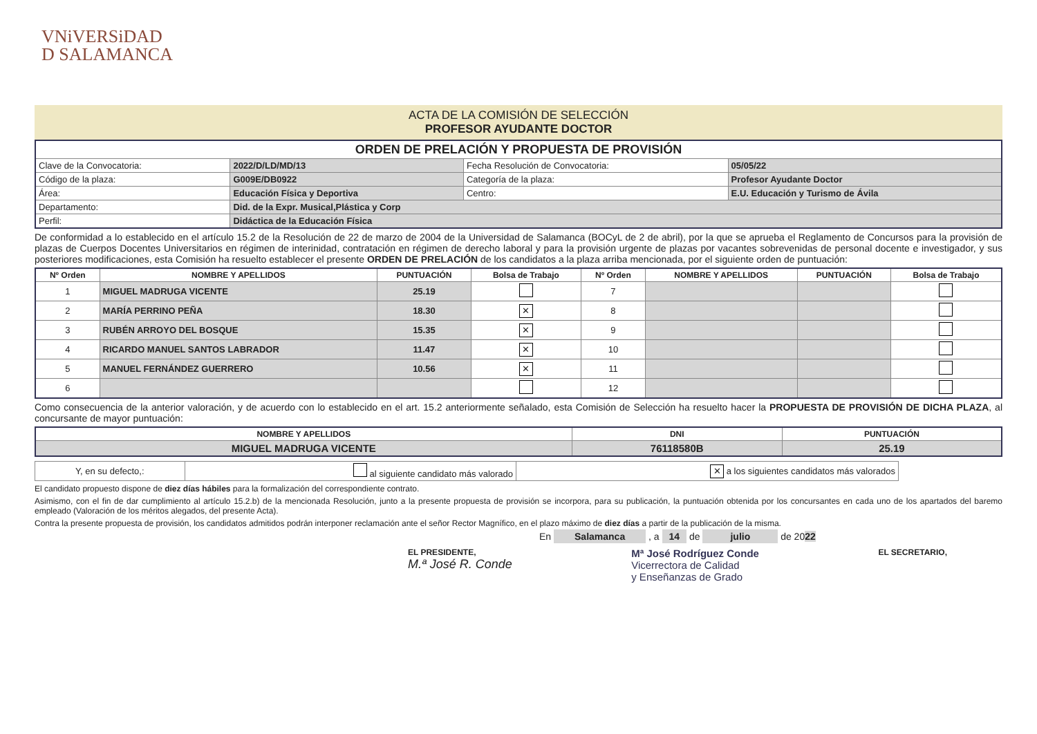VNiVERSiDAD
D SALAMANCA
ACTA DE LA COMISIÓN DE SELECCIÓN
PROFESOR AYUDANTE DOCTOR
| ORDEN DE PRELACIÓN Y PROPUESTA DE PROVISIÓN | | | |
| --- | --- | --- | --- |
| Clave de la Convocatoria: | 2022/D/LD/MD/13 | Fecha Resolución de Convocatoria: | 05/05/22 |
| Código de la plaza: | G009E/DB0922 | Categoría de la plaza: | Profesor Ayudante Doctor |
| Área: | Educación Física y Deportiva | Centro: | E.U. Educación y Turismo de Ávila |
| Departamento: | Did. de la Expr. Musical,Plástica y Corp | | |
| Perfil: | Didáctica de la Educación Física | | |
De conformidad a lo establecido en el artículo 15.2 de la Resolución de 22 de marzo de 2004 de la Universidad de Salamanca (BOCyL de 2 de abril), por la que se aprueba el Reglamento de Concursos para la provisión de plazas de Cuerpos Docentes Universitarios en régimen de interinidad, contratación en régimen de derecho laboral y para la provisión urgente de plazas por vacantes sobrevenidas de personal docente e investigador, y sus posteriores modificaciones, esta Comisión ha resuelto establecer el presente ORDEN DE PRELACIÓN de los candidatos a la plaza arriba mencionada, por el siguiente orden de puntuación:
| Nº Orden | NOMBRE Y APELLIDOS | PUNTUACIÓN | Bolsa de Trabajo | Nº Orden | NOMBRE Y APELLIDOS | PUNTUACIÓN | Bolsa de Trabajo |
| --- | --- | --- | --- | --- | --- | --- | --- |
| 1 | MIGUEL MADRUGA VICENTE | 25.19 | | 7 | | | |
| 2 | MARÍA PERRINO PEÑA | 18.30 | ✕ | 8 | | | |
| 3 | RUBÉN ARROYO DEL BOSQUE | 15.35 | ✕ | 9 | | | |
| 4 | RICARDO MANUEL SANTOS LABRADOR | 11.47 | ✕ | 10 | | | |
| 5 | MANUEL FERNÁNDEZ GUERRERO | 10.56 | ✕ | 11 | | | |
| 6 | | | | 12 | | | |
Como consecuencia de la anterior valoración, y de acuerdo con lo establecido en el art. 15.2 anteriormente señalado, esta Comisión de Selección ha resuelto hacer la PROPUESTA DE PROVISIÓN DE DICHA PLAZA, al concursante de mayor puntuación:
| NOMBRE Y APELLIDOS | DNI | PUNTUACIÓN |
| --- | --- | --- |
| MIGUEL MADRUGA VICENTE | 76118580B | 25.19 |
| Y, en su defecto,: | al siguiente candidato más valorado | ✕ a los siguientes candidatos más valorados |
El candidato propuesto dispone de diez días hábiles para la formalización del correspondiente contrato.
Asimismo, con el fin de dar cumplimiento al artículo 15.2.b) de la mencionada Resolución, junto a la presente propuesta de provisión se incorpora, para su publicación, la puntuación obtenida por los concursantes en cada uno de los apartados del baremo empleado (Valoración de los méritos alegados, del presente Acta).
Contra la presente propuesta de provisión, los candidatos admitidos podrán interponer reclamación ante el señor Rector Magnífico, en el plazo máximo de diez días a partir de la publicación de la misma.
En Salamanca , a 14 de julio de 2022
EL PRESIDENTE,
M.ª José R. Conde
Mª José Rodríguez Conde
Vicerrectora de Calidad
y Enseñanzas de Grado
EL SECRETARIO,